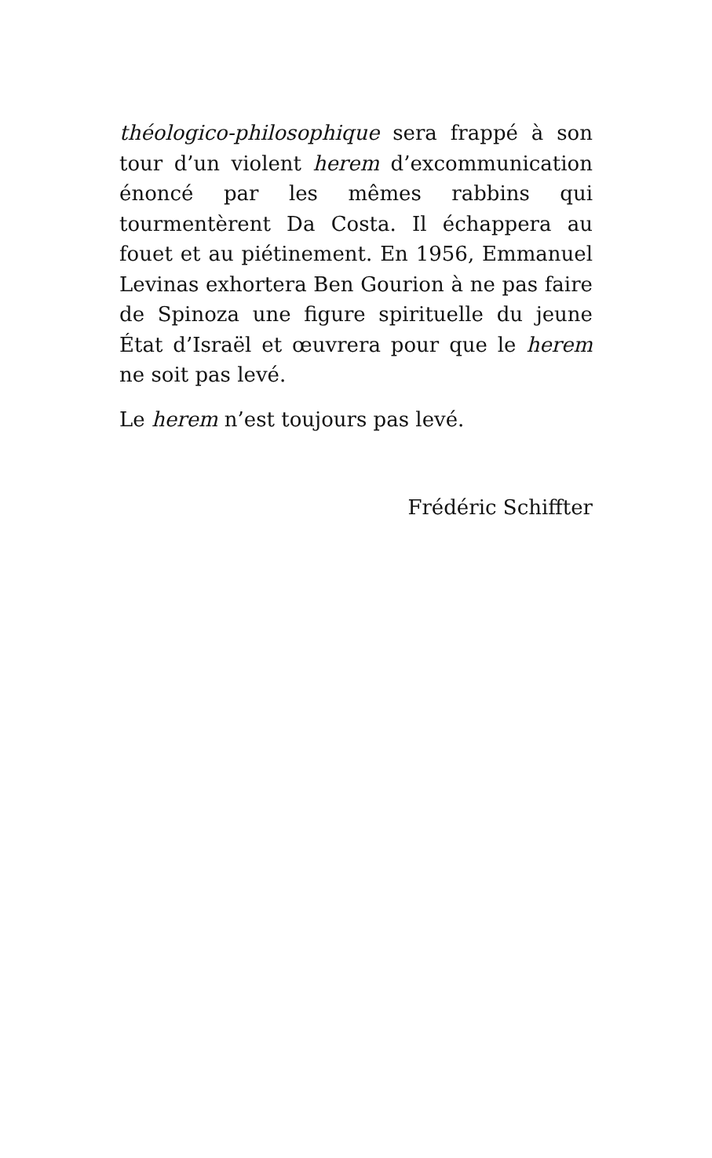théologico-philosophique sera frappé à son tour d’un violent herem d’excommunication énoncé par les mêmes rabbins qui tourmentèrent Da Costa. Il échappera au fouet et au piétinement. En 1956, Emmanuel Levinas exhortera Ben Gourion à ne pas faire de Spinoza une figure spirituelle du jeune État d’Israël et œuvrera pour que le herem ne soit pas levé.
Le herem n’est toujours pas levé.
Frédéric Schiffter